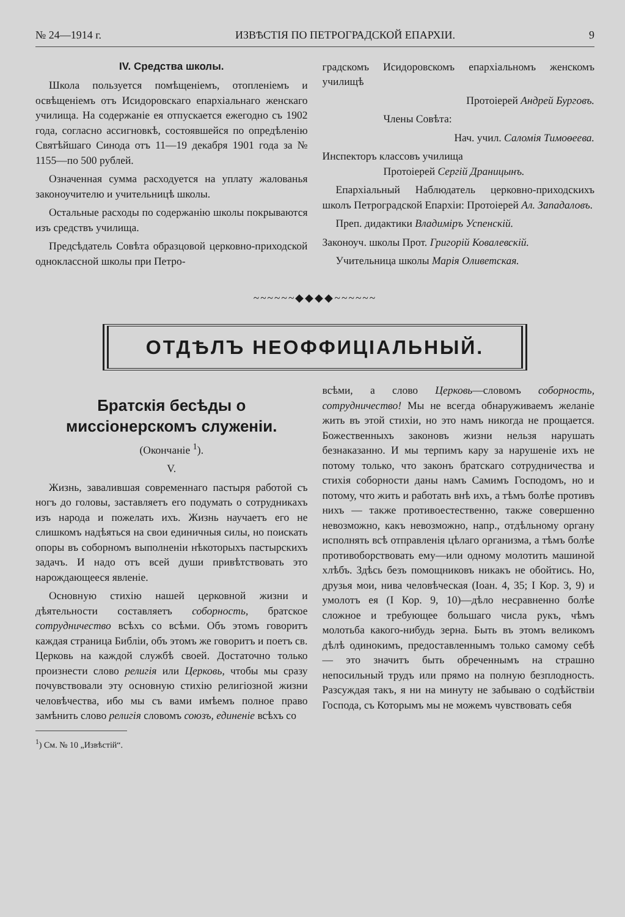№ 24—1914 г. ИЗВѢСТІЯ ПО ПЕТРОГРАДСКОЙ ЕПАРХІИ. 9
IV. Средства школы.
Школа пользуется помѣщеніемъ, отопленіемъ и освѣщеніемъ отъ Исидоровскаго епархіальнаго женскаго училища. На содержаніе ея отпускается ежегодно съ 1902 года, согласно ассигновкѣ, состоявшейся по опредѣленію Святѣйшаго Синода отъ 11—19 декабря 1901 года за № 1155—по 500 рублей.
Означенная сумма расходуется на уплату жалованья законоучителю и учительницѣ школы.
Остальные расходы по содержанію школы покрываются изъ средствъ училища.
Предсѣдатель Совѣта образцовой церковно-приходской одноклассной школы при Петро-
градскомъ Исидоровскомъ епархіальномъ женскомъ училищѣ
Протоіерей Андрей Бурговъ.
Члены Совѣта:
Нач. учил. Саломія Тимоѳеева.
Инспекторъ классовъ училища
Протоіерей Сергій Драницынъ.
Епархіальный Наблюдатель церковно-приходскихъ школъ Петроградской Епархіи: Протоіерей Ал. Западаловъ.
Преп. дидактики Владиміръ Успенскій.
Законоуч. школы Прот. Григорій Ковалевскій.
Учительница школы Марія Оливетская.
~~~~~~◆◆◆◆~~~~~~
ОТДѢЛЪ НЕОФФИЦІАЛЬНЫЙ.
Братскія бесѣды о миссіонерскомъ служеніи.
(Окончаніе <sup>1</sup>).
V.
Жизнь, завалившая современнаго пастыря работой съ ногъ до головы, заставляетъ его подумать о сотрудникахъ изъ народа и пожелать ихъ. Жизнь научаетъ его не слишкомъ надѣяться на свои единичныя силы, но поискать опоры въ соборномъ выполненіи нѣкоторыхъ пастырскихъ задачъ. И надо отъ всей души привѣтствовать это нарождающееся явленіе.
Основную стихію нашей церковной жизни и дѣятельности составляетъ соборность, братское сотрудничество всѣхъ со всѣми. Объ этомъ говоритъ каждая страница Библіи, объ этомъ же говоритъ и поетъ св. Церковь на каждой службѣ своей. Достаточно только произнести слово религія или Церковь, чтобы мы сразу почувствовали эту основную стихію религіозной жизни человѣчества, ибо мы съ вами имѣемъ полное право замѣнить слово религія словомъ союзъ, единеніе всѣхъ со
<sup>1</sup>) См. № 10 „Извѣстій“.
всѣми, а слово Церковь—словомъ соборность, сотрудничество! Мы не всегда обнаруживаемъ желаніе жить въ этой стихіи, но это намъ никогда не прощается. Божественныхъ законовъ жизни нельзя нарушать безнаказанно. И мы терпимъ кару за нарушеніе ихъ не потому только, что законъ братскаго сотрудничества и стихія соборности даны намъ Самимъ Господомъ, но и потому, что жить и работать внѣ ихъ, а тѣмъ болѣе противъ нихъ — также противоестественно, также совершенно невозможно, какъ невозможно, напр., отдѣльному органу исполнять всѣ отправленія цѣлаго организма, а тѣмъ болѣе противоборствовать ему—или одному молотить машиной хлѣбъ. Здѣсь безъ помощниковъ никакъ не обойтись. Но, друзья мои, нива человѣческая (Іоан. 4, 35; I Кор. 3, 9) и умолотъ ея (I Кор. 9, 10)—дѣло несравненно болѣе сложное и требующее большаго числа рукъ, чѣмъ молотьба какого-нибудь зерна. Быть въ этомъ великомъ дѣлѣ одинокимъ, предоставленнымъ только самому себѣ — это значитъ быть обреченнымъ на страшно непосильный трудъ или прямо на полную безплодность. Разсуждая такъ, я ни на минуту не забываю о содѣйствіи Господа, съ Которымъ мы не можемъ чувствовать себя